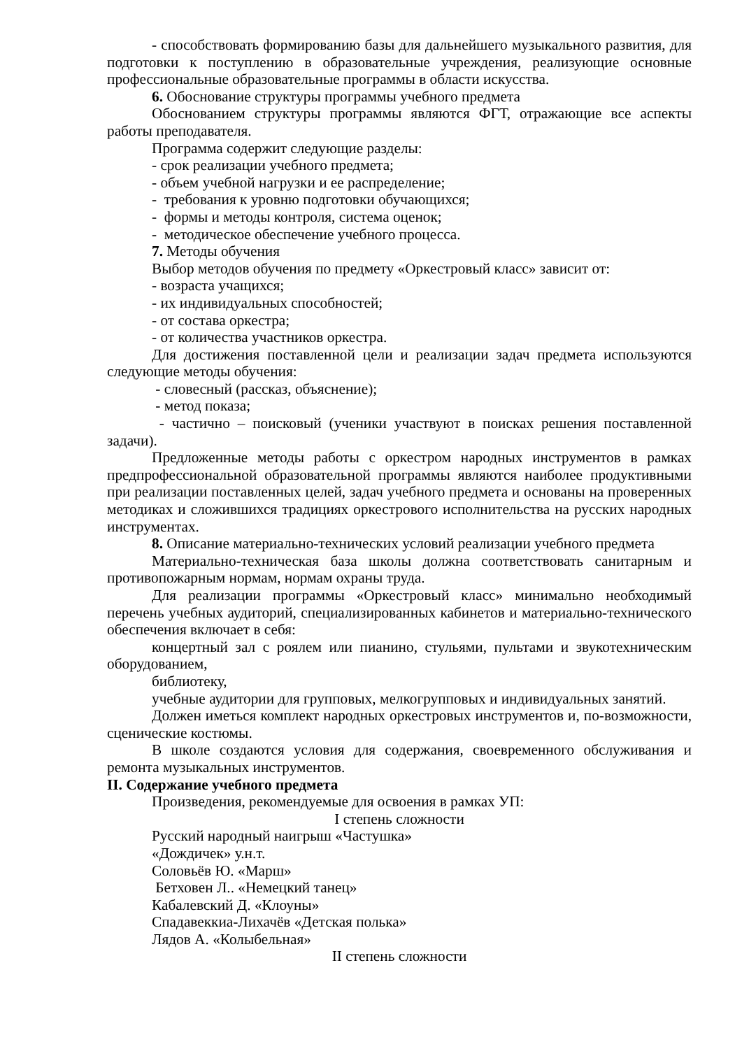- способствовать формированию базы для дальнейшего музыкального развития, для подготовки к поступлению в образовательные учреждения, реализующие основные профессиональные образовательные программы в области искусства.
6. Обоснование структуры программы учебного предмета
Обоснованием структуры программы являются ФГТ, отражающие все аспекты работы преподавателя.
Программа содержит следующие разделы:
- срок реализации учебного предмета;
- объем учебной нагрузки и ее распределение;
- требования к уровню подготовки обучающихся;
- формы и методы контроля, система оценок;
- методическое обеспечение учебного процесса.
7. Методы обучения
Выбор методов обучения по предмету «Оркестровый класс» зависит от:
- возраста учащихся;
- их индивидуальных способностей;
- от состава оркестра;
- от количества участников оркестра.
Для достижения поставленной цели и реализации задач предмета используются следующие методы обучения:
- словесный (рассказ, объяснение);
- метод показа;
- частично – поисковый (ученики участвуют в поисках решения поставленной задачи).
Предложенные методы работы с оркестром народных инструментов в рамках предпрофессиональной образовательной программы являются наиболее продуктивными при реализации поставленных целей, задач учебного предмета и основаны на проверенных методиках и сложившихся традициях оркестрового исполнительства на русских народных инструментах.
8. Описание материально-технических условий реализации учебного предмета
Материально-техническая база школы должна соответствовать санитарным и противопожарным нормам, нормам охраны труда.
Для реализации программы «Оркестровый класс» минимально необходимый перечень учебных аудиторий, специализированных кабинетов и материально-технического обеспечения включает в себя:
концертный зал с роялем или пианино, стульями, пультами и звукотехническим оборудованием,
библиотеку,
учебные аудитории для групповых, мелкогрупповых и индивидуальных занятий.
Должен иметься комплект народных оркестровых инструментов и, по-возможности, сценические костюмы.
В школе создаются условия для содержания, своевременного обслуживания и ремонта музыкальных инструментов.
II. Содержание учебного предмета
Произведения, рекомендуемые для освоения в рамках УП:
I степень сложности
Русский народный наигрыш «Частушка»
«Дождичек» у.н.т.
Соловьёв Ю. «Марш»
Бетховен Л.. «Немецкий танец»
Кабалевский Д. «Клоуны»
Спадавеккиа-Лихачёв «Детская полька»
Лядов А. «Колыбельная»
II степень сложности